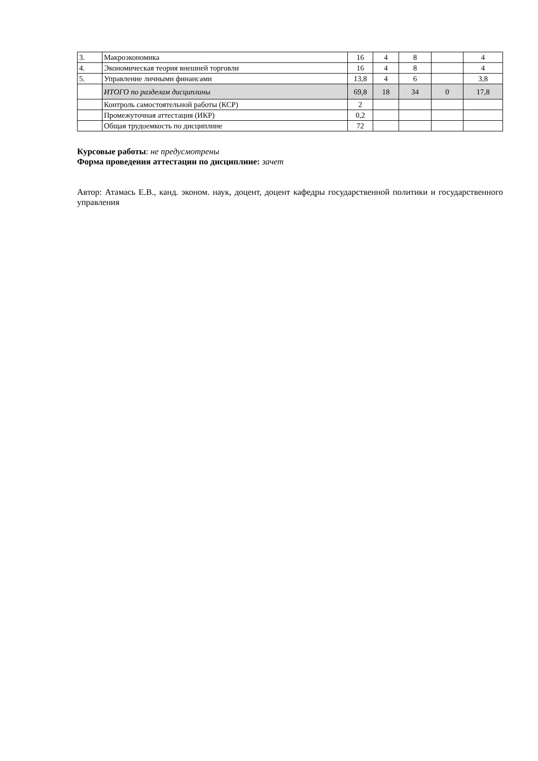| 3. | Макроэкономика | 16 | 4 | 8 | | 4 |
| 4. | Экономическая теория внешней торговли | 16 | 4 | 8 | | 4 |
| 5. | Управление личными финансами | 13,8 | 4 | 6 | | 3,8 |
| | ИТОГО по разделам дисциплины | 69,8 | 18 | 34 | 0 | 17,8 |
| | Контроль самостоятельной работы (КСР) | 2 | | | | |
| | Промежуточная аттестация (ИКР) | 0,2 | | | | |
| | Общая трудоемкость по дисциплине | 72 | | | | |
Курсовые работы: не предусмотрены
Форма проведения аттестации по дисциплине: зачет
Автор: Атамась Е.В., канд. эконом. наук, доцент, доцент кафедры государственной политики и государственного управления